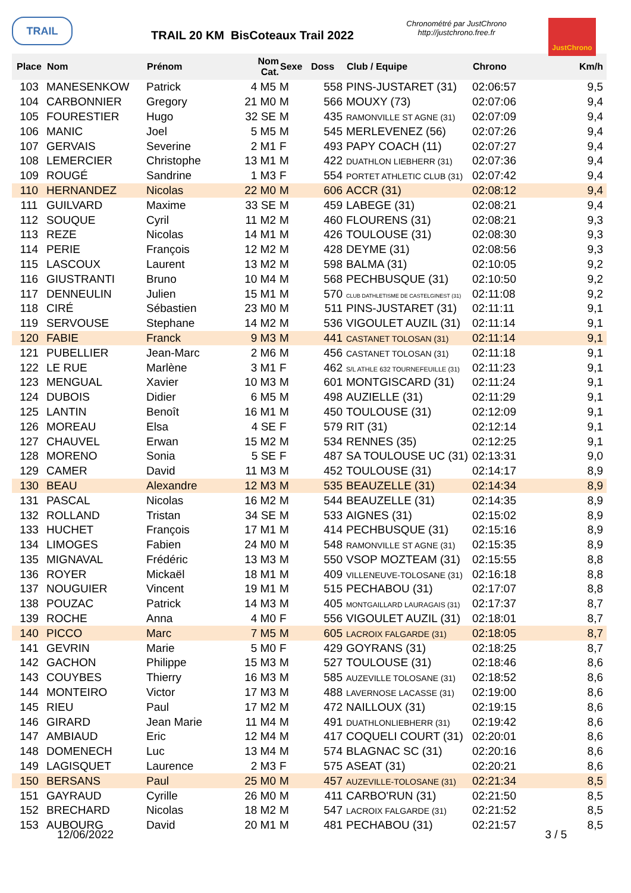TRAIL
TRAIL 20 KM BisCoteaux Trail 2022
Chronométré par JustChrono
http://justchrono.free.fr
JustChrono
| Place | Nom | Prénom | Nom Cat. | Sexe | Doss | Club / Equipe | Chrono | Km/h |
| --- | --- | --- | --- | --- | --- | --- | --- | --- |
| 103 | MANESENKOW | Patrick | 4 M5 | M | 558 | PINS-JUSTARET (31) | 02:06:57 | 9,5 |
| 104 | CARBONNIER | Gregory | 21 M0 | M | 566 | MOUXY (73) | 02:07:06 | 9,4 |
| 105 | FOURESTIER | Hugo | 32 SE | M | 435 | RAMONVILLE ST AGNE (31) | 02:07:09 | 9,4 |
| 106 | MANIC | Joel | 5 M5 | M | 545 | MERLEVENEZ (56) | 02:07:26 | 9,4 |
| 107 | GERVAIS | Severine | 2 M1 | F | 493 | PAPY COACH (11) | 02:07:27 | 9,4 |
| 108 | LEMERCIER | Christophe | 13 M1 | M | 422 | DUATHLON LIEBHERR (31) | 02:07:36 | 9,4 |
| 109 | ROUGÉ | Sandrine | 1 M3 | F | 554 | PORTET ATHLETIC CLUB (31) | 02:07:42 | 9,4 |
| 110 | HERNANDEZ | Nicolas | 22 M0 | M | 606 | ACCR (31) | 02:08:12 | 9,4 |
| 111 | GUILVARD | Maxime | 33 SE | M | 459 | LABEGE (31) | 02:08:21 | 9,4 |
| 112 | SOUQUE | Cyril | 11 M2 | M | 460 | FLOURENS (31) | 02:08:21 | 9,3 |
| 113 | REZE | Nicolas | 14 M1 | M | 426 | TOULOUSE (31) | 02:08:30 | 9,3 |
| 114 | PERIE | François | 12 M2 | M | 428 | DEYME (31) | 02:08:56 | 9,3 |
| 115 | LASCOUX | Laurent | 13 M2 | M | 598 | BALMA (31) | 02:10:05 | 9,2 |
| 116 | GIUSTRANTI | Bruno | 10 M4 | M | 568 | PECHBUSQUE (31) | 02:10:50 | 9,2 |
| 117 | DENNEULIN | Julien | 15 M1 | M | 570 | CLUB DATHLETISME DE CASTELGINEST (31) | 02:11:08 | 9,2 |
| 118 | CIRÉ | Sébastien | 23 M0 | M | 511 | PINS-JUSTARET (31) | 02:11:11 | 9,1 |
| 119 | SERVOUSE | Stephane | 14 M2 | M | 536 | VIGOULET AUZIL (31) | 02:11:14 | 9,1 |
| 120 | FABIE | Franck | 9 M3 | M | 441 | CASTANET TOLOSAN (31) | 02:11:14 | 9,1 |
| 121 | PUBELLIER | Jean-Marc | 2 M6 | M | 456 | CASTANET TOLOSAN (31) | 02:11:18 | 9,1 |
| 122 | LE RUE | Marlène | 3 M1 | F | 462 | S/L ATHLE 632 TOURNEFEUILLE (31) | 02:11:23 | 9,1 |
| 123 | MENGUAL | Xavier | 10 M3 | M | 601 | MONTGISCARD (31) | 02:11:24 | 9,1 |
| 124 | DUBOIS | Didier | 6 M5 | M | 498 | AUZIELLE (31) | 02:11:29 | 9,1 |
| 125 | LANTIN | Benoît | 16 M1 | M | 450 | TOULOUSE (31) | 02:12:09 | 9,1 |
| 126 | MOREAU | Elsa | 4 SE | F | 579 | RIT (31) | 02:12:14 | 9,1 |
| 127 | CHAUVEL | Erwan | 15 M2 | M | 534 | RENNES (35) | 02:12:25 | 9,1 |
| 128 | MORENO | Sonia | 5 SE | F | 487 | SA TOULOUSE UC (31) | 02:13:31 | 9,0 |
| 129 | CAMER | David | 11 M3 | M | 452 | TOULOUSE (31) | 02:14:17 | 8,9 |
| 130 | BEAU | Alexandre | 12 M3 | M | 535 | BEAUZELLE (31) | 02:14:34 | 8,9 |
| 131 | PASCAL | Nicolas | 16 M2 | M | 544 | BEAUZELLE (31) | 02:14:35 | 8,9 |
| 132 | ROLLAND | Tristan | 34 SE | M | 533 | AIGNES (31) | 02:15:02 | 8,9 |
| 133 | HUCHET | François | 17 M1 | M | 414 | PECHBUSQUE (31) | 02:15:16 | 8,9 |
| 134 | LIMOGES | Fabien | 24 M0 | M | 548 | RAMONVILLE ST AGNE (31) | 02:15:35 | 8,9 |
| 135 | MIGNAVAL | Frédéric | 13 M3 | M | 550 | VSOP MOZTEAM (31) | 02:15:55 | 8,8 |
| 136 | ROYER | Mickaël | 18 M1 | M | 409 | VILLENEUVE-TOLOSANE (31) | 02:16:18 | 8,8 |
| 137 | NOUGUIER | Vincent | 19 M1 | M | 515 | PECHABOU (31) | 02:17:07 | 8,8 |
| 138 | POUZAC | Patrick | 14 M3 | M | 405 | MONTGAILLARD LAURAGAIS (31) | 02:17:37 | 8,7 |
| 139 | ROCHE | Anna | 4 M0 | F | 556 | VIGOULET AUZIL (31) | 02:18:01 | 8,7 |
| 140 | PICCO | Marc | 7 M5 | M | 605 | LACROIX FALGARDE (31) | 02:18:05 | 8,7 |
| 141 | GEVRIN | Marie | 5 M0 | F | 429 | GOYRANS (31) | 02:18:25 | 8,7 |
| 142 | GACHON | Philippe | 15 M3 | M | 527 | TOULOUSE (31) | 02:18:46 | 8,6 |
| 143 | COUYBES | Thierry | 16 M3 | M | 585 | AUZEVILLE TOLOSANE (31) | 02:18:52 | 8,6 |
| 144 | MONTEIRO | Victor | 17 M3 | M | 488 | LAVERNOSE LACASSE (31) | 02:19:00 | 8,6 |
| 145 | RIEU | Paul | 17 M2 | M | 472 | NAILLOUX (31) | 02:19:15 | 8,6 |
| 146 | GIRARD | Jean Marie | 11 M4 | M | 491 | DUATHLONLIEBHERR (31) | 02:19:42 | 8,6 |
| 147 | AMBIAUD | Eric | 12 M4 | M | 417 | COQUELI COURT (31) | 02:20:01 | 8,6 |
| 148 | DOMENECH | Luc | 13 M4 | M | 574 | BLAGNAC SC (31) | 02:20:16 | 8,6 |
| 149 | LAGISQUET | Laurence | 2 M3 | F | 575 | ASEAT (31) | 02:20:21 | 8,6 |
| 150 | BERSANS | Paul | 25 M0 | M | 457 | AUZEVILLE-TOLOSANE (31) | 02:21:34 | 8,5 |
| 151 | GAYRAUD | Cyrille | 26 M0 | M | 411 | CARBO'RUN (31) | 02:21:50 | 8,5 |
| 152 | BRECHARD | Nicolas | 18 M2 | M | 547 | LACROIX FALGARDE (31) | 02:21:52 | 8,5 |
| 153 | AUBOURG | David | 20 M1 | M | 481 | PECHABOU (31) | 02:21:57 | 8,5 |
12/06/2022 3 / 5